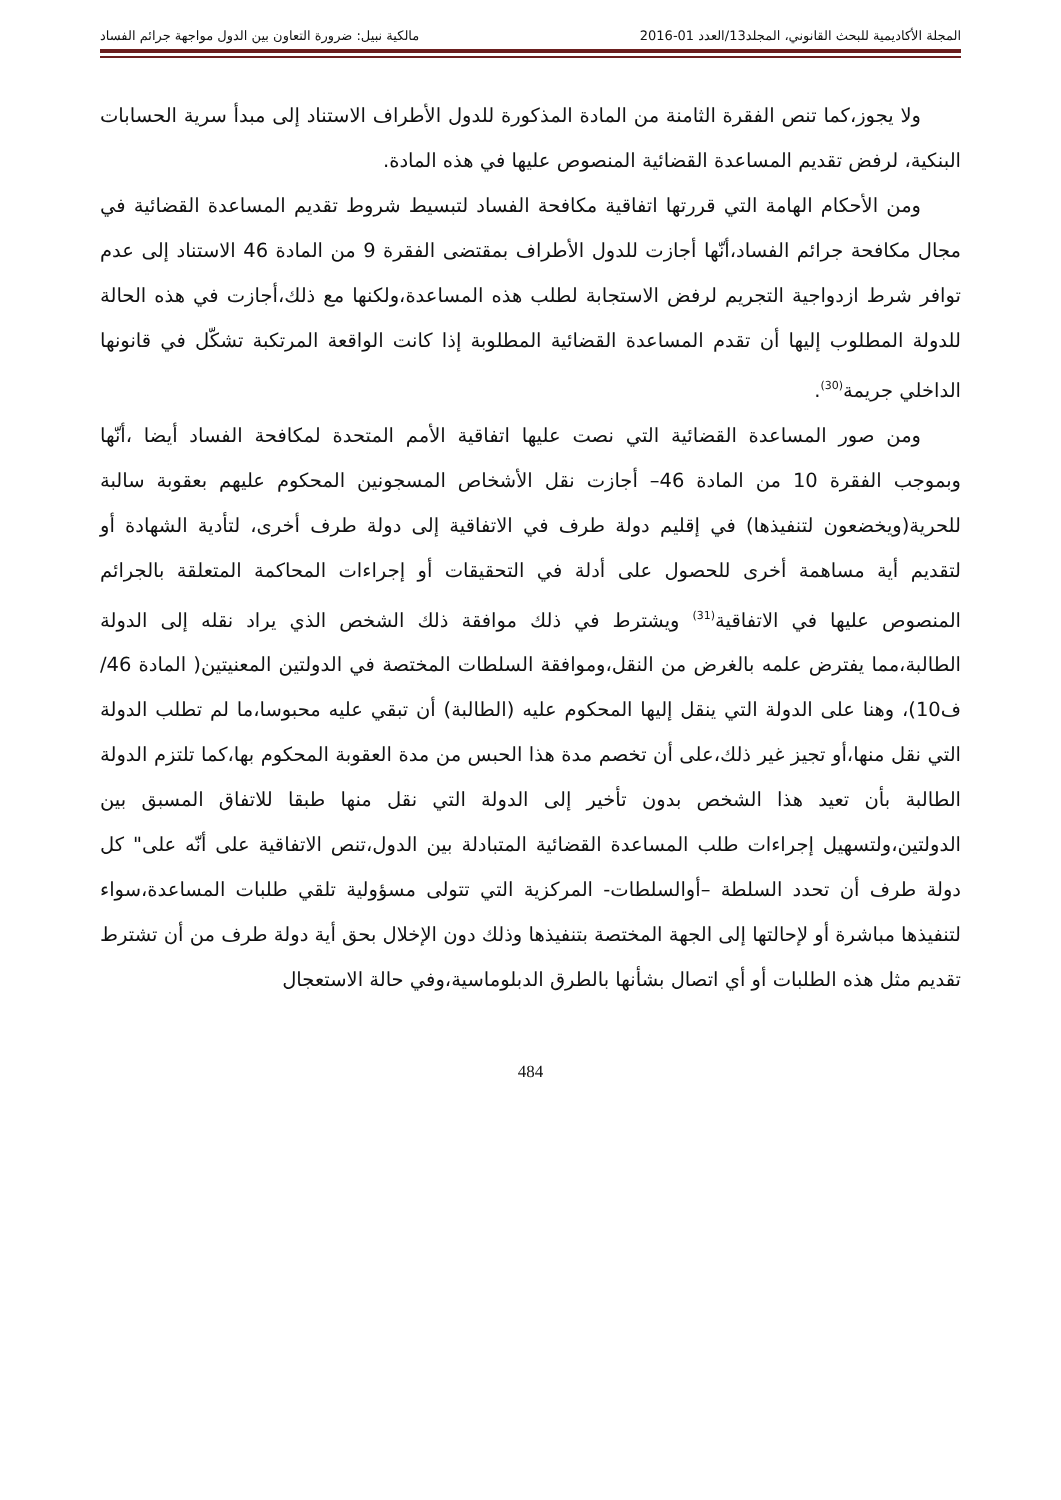المجلة الأكاديمية للبحث القانوني، المجلد13/العدد 01-2016 مالكية نبيل: ضرورة التعاون بين الدول مواجهة جرائم الفساد
ولا يجوز،كما تنص الفقرة الثامنة من المادة المذكورة للدول الأطراف الاستناد إلى مبدأ سرية الحسابات البنكية، لرفض تقديم المساعدة القضائية المنصوص عليها في هذه المادة.
ومن الأحكام الهامة التي قررتها اتفاقية مكافحة الفساد لتبسيط شروط تقديم المساعدة القضائية في مجال مكافحة جرائم الفساد،أنّها أجازت للدول الأطراف بمقتضى الفقرة 9 من المادة 46 الاستناد إلى عدم توافر شرط ازدواجية التجريم لرفض الاستجابة لطلب هذه المساعدة،ولكنها مع ذلك،أجازت في هذه الحالة للدولة المطلوب إليها أن تقدم المساعدة القضائية المطلوبة إذا كانت الواقعة المرتكبة تشكّل في قانونها الداخلي جريمة<sup>(30)</sup>.
ومن صور المساعدة القضائية التي نصت عليها اتفاقية الأمم المتحدة لمكافحة الفساد أيضا ،أنّها وبموجب الفقرة 10 من المادة 46– أجازت نقل الأشخاص المسجونين المحكوم عليهم بعقوبة سالبة للحرية(ويخضعون لتنفيذها) في إقليم دولة طرف في الاتفاقية إلى دولة طرف أخرى، لتأدية الشهادة أو لتقديم أية مساهمة أخرى للحصول على أدلة في التحقيقات أو إجراءات المحاكمة المتعلقة بالجرائم المنصوص عليها في الاتفاقية<sup>(31)</sup> ويشترط في ذلك موافقة ذلك الشخص الذي يراد نقله إلى الدولة الطالبة،مما يفترض علمه بالغرض من النقل،وموافقة السلطات المختصة في الدولتين المعنيتين( المادة 46/ف10)، وهنا على الدولة التي ينقل إليها المحكوم عليه (الطالبة) أن تبقي عليه محبوسا،ما لم تطلب الدولة التي نقل منها،أو تجيز غير ذلك،على أن تخصم مدة هذا الحبس من مدة العقوبة المحكوم بها،كما تلتزم الدولة الطالبة بأن تعيد هذا الشخص بدون تأخير إلى الدولة التي نقل منها طبقا للاتفاق المسبق بين الدولتين،ولتسهيل إجراءات طلب المساعدة القضائية المتبادلة بين الدول،تنص الاتفاقية على أنّه على" كل دولة طرف أن تحدد السلطة –أوالسلطات- المركزية التي تتولى مسؤولية تلقي طلبات المساعدة،سواء لتنفيذها مباشرة أو لإحالتها إلى الجهة المختصة بتنفيذها وذلك دون الإخلال بحق أية دولة طرف من أن تشترط تقديم مثل هذه الطلبات أو أي اتصال بشأنها بالطرق الدبلوماسية،وفي حالة الاستعجال
484